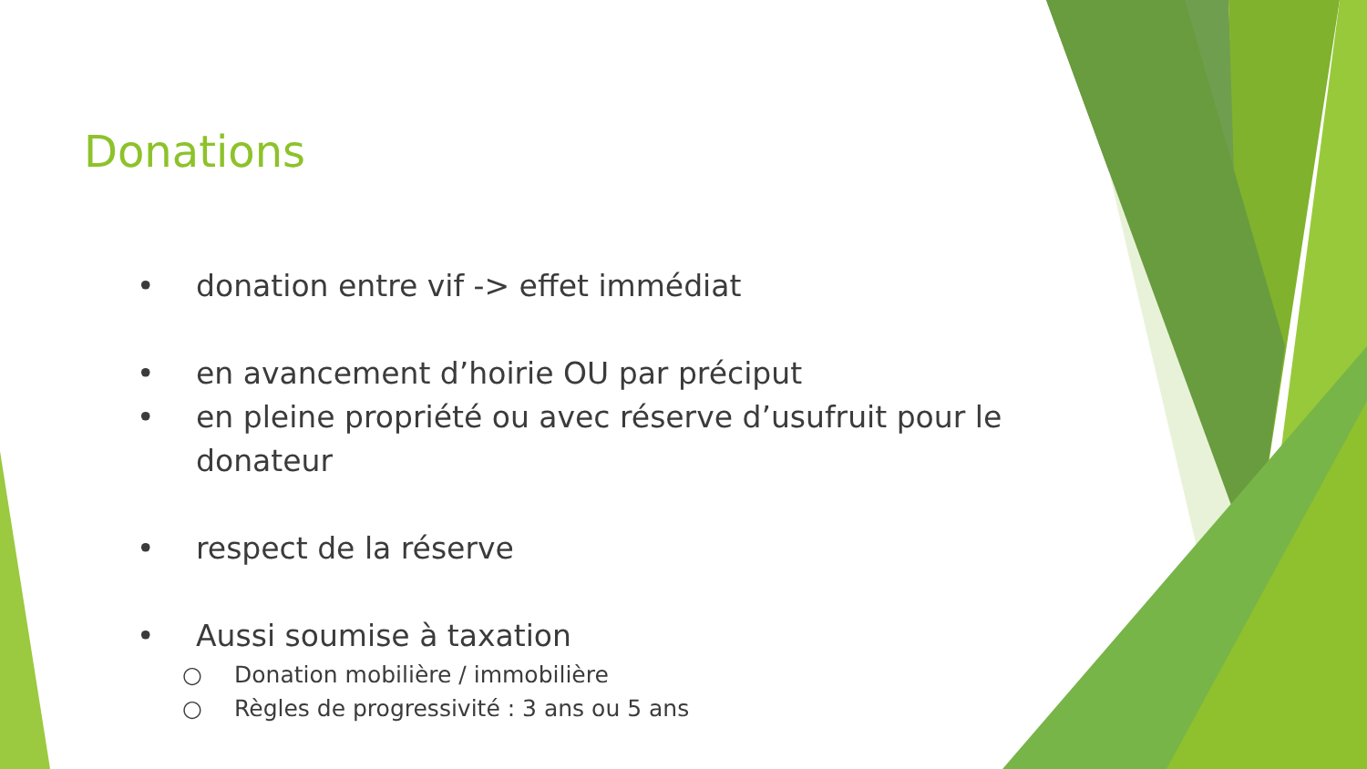Donations
• donation entre vif -> effet immédiat
• en avancement d’hoirie OU par préciput
• en pleine propriété ou avec réserve d’usufruit pour le donateur
• respect de la réserve
• Aussi soumise à taxation
○ Donation mobilière / immobilière
○ Règles de progressivité : 3 ans ou 5 ans